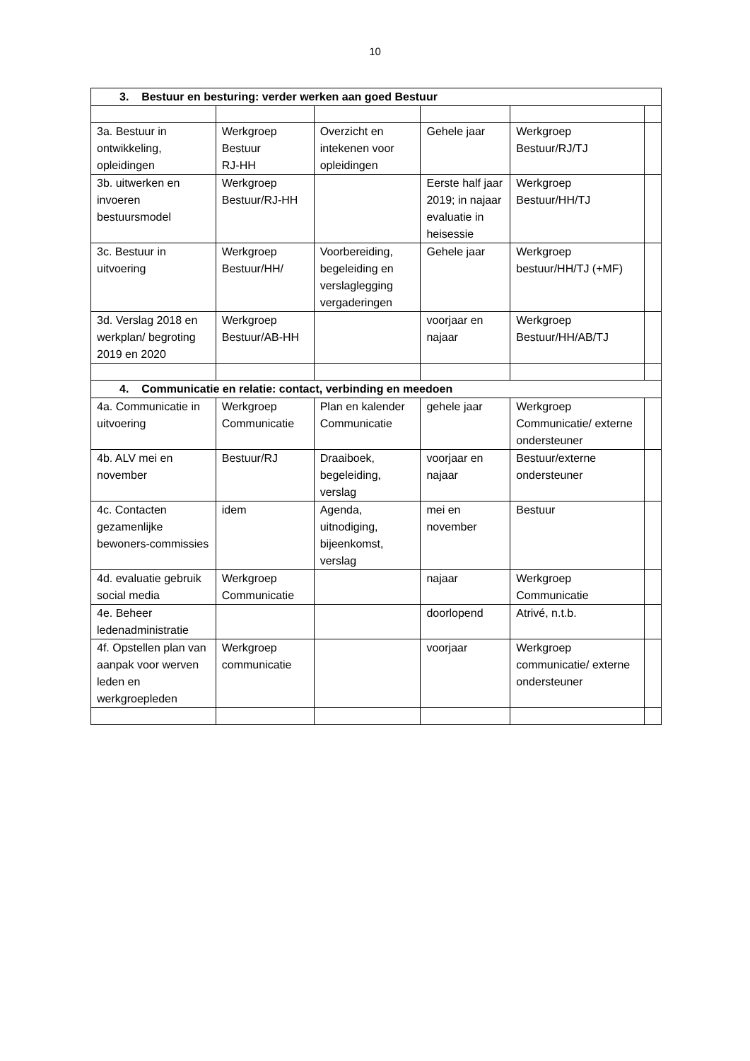10
| 3. Bestuur en besturing: verder werken aan goed Bestuur | | | | | |
| 3a. Bestuur in ontwikkeling, opleidingen | Werkgroep Bestuur RJ-HH | Overzicht en intekenen voor opleidingen | Gehele jaar | Werkgroep Bestuur/RJ/TJ | |
| 3b. uitwerken en invoeren bestuursmodel | Werkgroep Bestuur/RJ-HH | | Eerste half jaar 2019; in najaar evaluatie in heisessie | Werkgroep Bestuur/HH/TJ | |
| 3c. Bestuur in uitvoering | Werkgroep Bestuur/HH/ | Voorbereiding, begeleiding en verslaglegging vergaderingen | Gehele jaar | Werkgroep bestuur/HH/TJ (+MF) | |
| 3d. Verslag 2018 en werkplan/ begroting 2019 en 2020 | Werkgroep Bestuur/AB-HH | | voorjaar en najaar | Werkgroep Bestuur/HH/AB/TJ | |
| 4. Communicatie en relatie: contact, verbinding en meedoen | | | | | |
| 4a. Communicatie in uitvoering | Werkgroep Communicatie | Plan en kalender Communicatie | gehele jaar | Werkgroep Communicatie/ externe ondersteuner | |
| 4b. ALV mei en november | Bestuur/RJ | Draaiboek, begeleiding, verslag | voorjaar en najaar | Bestuur/externe ondersteuner | |
| 4c. Contacten gezamenlijke bewoners-commissies | idem | Agenda, uitnodiging, bijeenkomst, verslag | mei en november | Bestuur | |
| 4d. evaluatie gebruik social media | Werkgroep Communicatie | | najaar | Werkgroep Communicatie | |
| 4e. Beheer ledenadministratie | | | doorlopend | Atrivé, n.t.b. | |
| 4f. Opstellen plan van aanpak voor werven leden en werkgroepleden | Werkgroep communicatie | | voorjaar | Werkgroep communicatie/ externe ondersteuner | |